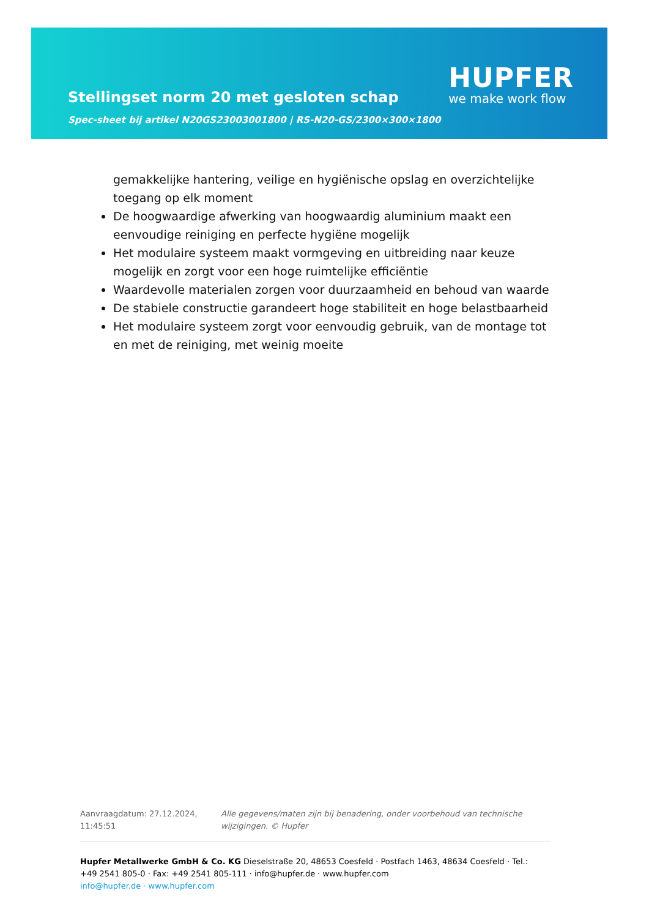Stellingset norm 20 met gesloten schap
Spec-sheet bij artikel N20GS23003001800 | RS-N20-GS/2300×300×1800
HUPFER
we make work flow
gemakkelijke hantering, veilige en hygiënische opslag en overzichtelijke toegang op elk moment
De hoogwaardige afwerking van hoogwaardig aluminium maakt een eenvoudige reiniging en perfecte hygiëne mogelijk
Het modulaire systeem maakt vormgeving en uitbreiding naar keuze mogelijk en zorgt voor een hoge ruimtelijke efficiëntie
Waardevolle materialen zorgen voor duurzaamheid en behoud van waarde
De stabiele constructie garandeert hoge stabiliteit en hoge belastbaarheid
Het modulaire systeem zorgt voor eenvoudig gebruik, van de montage tot en met de reiniging, met weinig moeite
Aanvraagdatum: 27.12.2024, 11:45:51
Alle gegevens/maten zijn bij benadering, onder voorbehoud van technische wijzigingen. © Hupfer
Hupfer Metallwerke GmbH & Co. KG Dieselstraße 20, 48653 Coesfeld · Postfach 1463, 48634 Coesfeld · Tel.: +49 2541 805-0 · Fax: +49 2541 805-111 · info@hupfer.de · www.hupfer.com
info@hupfer.de · www.hupfer.com